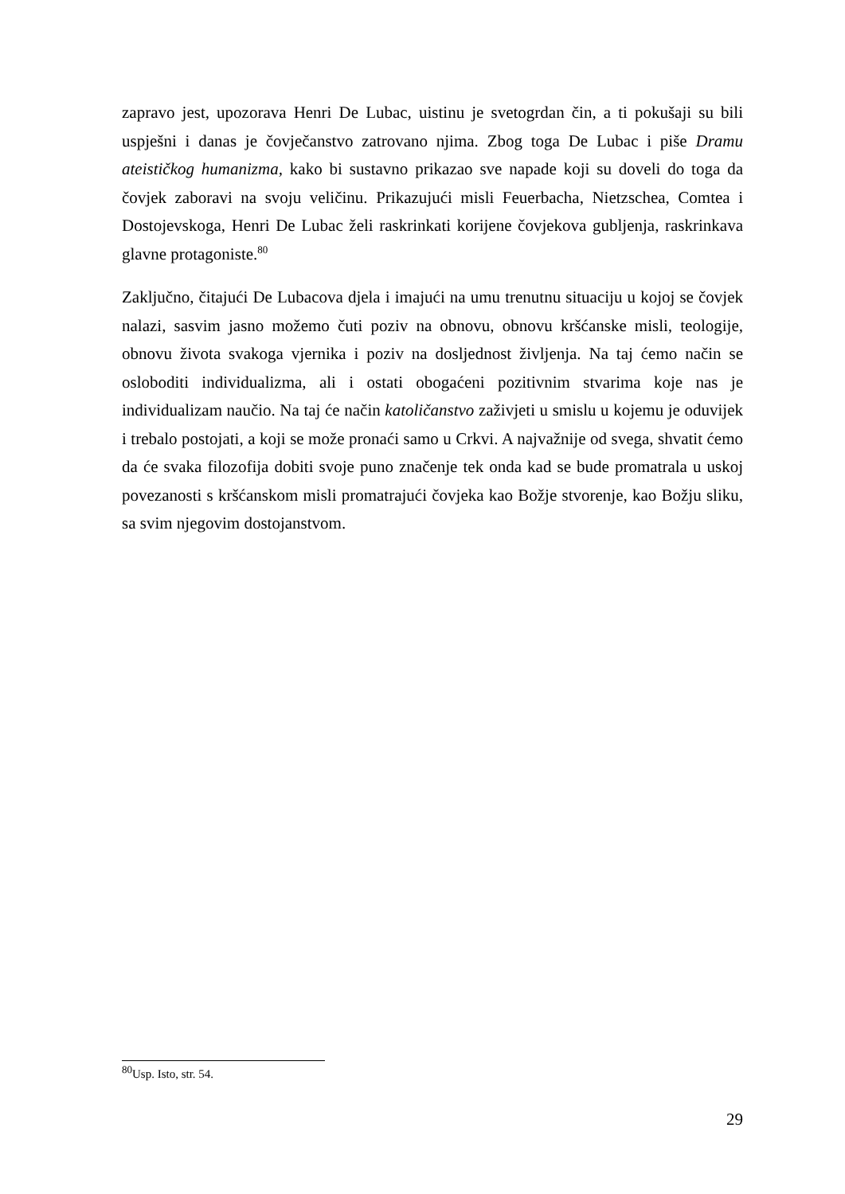zapravo jest, upozorava Henri De Lubac, uistinu je svetogrdan čin, a ti pokušaji su bili uspješni i danas je čovječanstvo zatrovano njima. Zbog toga De Lubac i piše Dramu ateističkog humanizma, kako bi sustavno prikazao sve napade koji su doveli do toga da čovjek zaboravi na svoju veličinu. Prikazujući misli Feuerbacha, Nietzschea, Comtea i Dostojevskoga, Henri De Lubac želi raskrinkati korijene čovjekova gubljenja, raskrinkava glavne protagoniste.<sup>80</sup>
Zaključno, čitajući De Lubacova djela i imajući na umu trenutnu situaciju u kojoj se čovjek nalazi, sasvim jasno možemo čuti poziv na obnovu, obnovu kršćanske misli, teologije, obnovu života svakoga vjernika i poziv na dosljednost življenja. Na taj ćemo način se osloboditi individualizma, ali i ostati obogaćeni pozitivnim stvarima koje nas je individualizam naučio. Na taj će način katoličanstvo zaživjeti u smislu u kojemu je oduvijek i trebalo postojati, a koji se može pronaći samo u Crkvi. A najvažnije od svega, shvatit ćemo da će svaka filozofija dobiti svoje puno značenje tek onda kad se bude promatrala u uskoj povezanosti s kršćanskom misli promatrajući čovjeka kao Božje stvorenje, kao Božju sliku, sa svim njegovim dostojanstvom.
<sup>80</sup> Usp. Isto, str. 54.
29